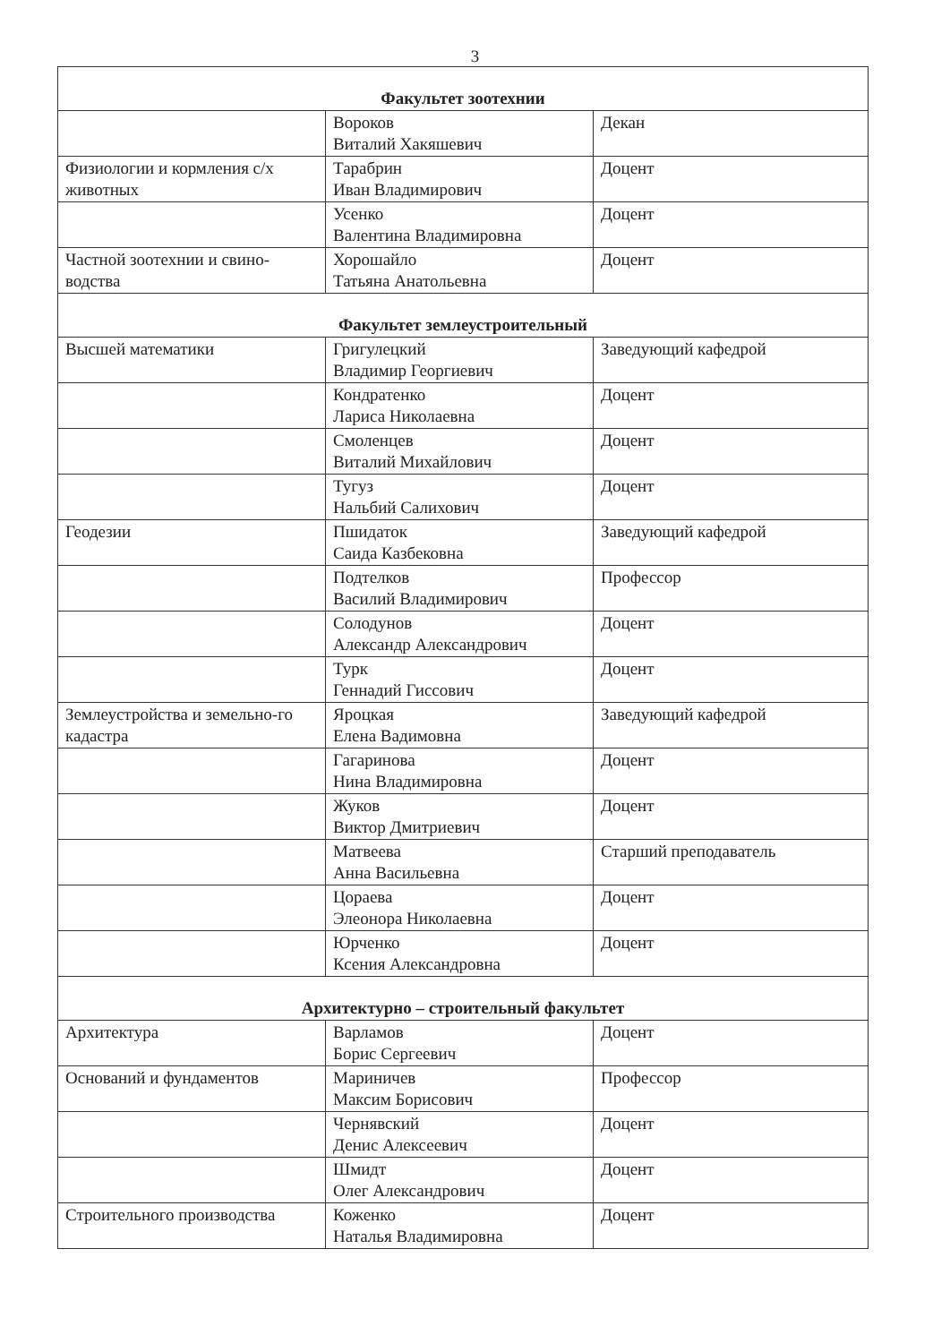3
| Факультет зоотехнии | | |
| | Вороков Виталий Хакяшевич | Декан |
| Физиологии и кормления с/х животных | Тарабрин Иван Владимирович | Доцент |
| | Усенко Валентина Владимировна | Доцент |
| Частной зоотехнии и свино-водства | Хорошайло Татьяна Анатольевна | Доцент |
| Факультет землеустроительный | | |
| Высшей математики | Григулецкий Владимир Георгиевич | Заведующий кафедрой |
| | Кондратенко Лариса Николаевна | Доцент |
| | Смоленцев Виталий Михайлович | Доцент |
| | Тугуз Нальбий Салихович | Доцент |
| Геодезии | Пшидаток Саида Казбековна | Заведующий кафедрой |
| | Подтелков Василий Владимирович | Профессор |
| | Солодунов Александр Александрович | Доцент |
| | Турк Геннадий Гиссович | Доцент |
| Землеустройства и земельно-го кадастра | Яроцкая Елена Вадимовна | Заведующий кафедрой |
| | Гагаринова Нина Владимировна | Доцент |
| | Жуков Виктор Дмитриевич | Доцент |
| | Матвеева Анна Васильевна | Старший преподаватель |
| | Цораева Элеонора Николаевна | Доцент |
| | Юрченко Ксения Александровна | Доцент |
| Архитектурно – строительный факультет | | |
| Архитектура | Варламов Борис Сергеевич | Доцент |
| Оснований и фундаментов | Мариничев Максим Борисович | Профессор |
| | Чернявский Денис Алексеевич | Доцент |
| | Шмидт Олег Александрович | Доцент |
| Строительного производства | Коженко Наталья Владимировна | Доцент |